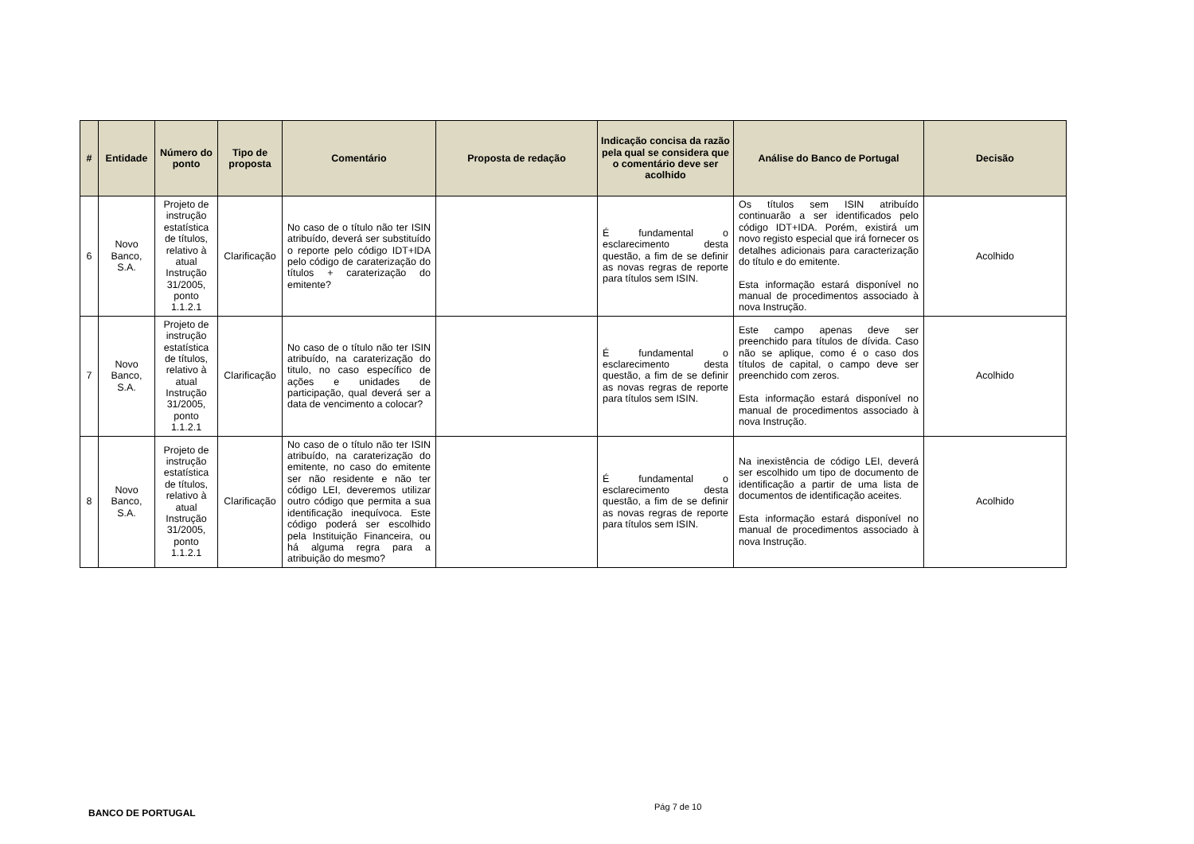| # | Entidade | Número do ponto | Tipo de proposta | Comentário | Proposta de redação | Indicação concisa da razão pela qual se considera que o comentário deve ser acolhido | Análise do Banco de Portugal | Decisão |
| --- | --- | --- | --- | --- | --- | --- | --- | --- |
| 6 | Novo Banco, S.A. | Projeto de instrução estatística de títulos, relativo à atual Instrução 31/2005, ponto 1.1.2.1 | Clarificação | No caso de o título não ter ISIN atribuído, deverá ser substituído o reporte pelo código IDT+IDA pelo código de caraterização do títulos + caraterização do emitente? | | É fundamental o esclarecimento desta questão, a fim de se definir as novas regras de reporte para títulos sem ISIN. | Os títulos sem ISIN atribuído continuarão a ser identificados pelo código IDT+IDA. Porém, existirá um novo registo especial que irá fornecer os detalhes adicionais para caracterização do título e do emitente. Esta informação estará disponível no manual de procedimentos associado à nova Instrução. | Acolhido |
| 7 | Novo Banco, S.A. | Projeto de instrução estatística de títulos, relativo à atual Instrução 31/2005, ponto 1.1.2.1 | Clarificação | No caso de o título não ter ISIN atribuído, na caraterização do titulo, no caso específico de ações e unidades de participação, qual deverá ser a data de vencimento a colocar? | | É fundamental o esclarecimento desta questão, a fim de se definir as novas regras de reporte para títulos sem ISIN. | Este campo apenas deve ser preenchido para títulos de dívida. Caso não se aplique, como é o caso dos títulos de capital, o campo deve ser preenchido com zeros. Esta informação estará disponível no manual de procedimentos associado à nova Instrução. | Acolhido |
| 8 | Novo Banco, S.A. | Projeto de instrução estatística de títulos, relativo à atual Instrução 31/2005, ponto 1.1.2.1 | Clarificação | No caso de o título não ter ISIN atribuído, na caraterização do emitente, no caso do emitente ser não residente e não ter código LEI, deveremos utilizar outro código que permita a sua identificação inequívoca. Este código poderá ser escolhido pela Instituição Financeira, ou há alguma regra para a atribuição do mesmo? | | É fundamental o esclarecimento desta questão, a fim de se definir as novas regras de reporte para títulos sem ISIN. | Na inexistência de código LEI, deverá ser escolhido um tipo de documento de identificação a partir de uma lista de documentos de identificação aceites. Esta informação estará disponível no manual de procedimentos associado à nova Instrução. | Acolhido |
BANCO DE PORTUGAL
Pág 7 de 10